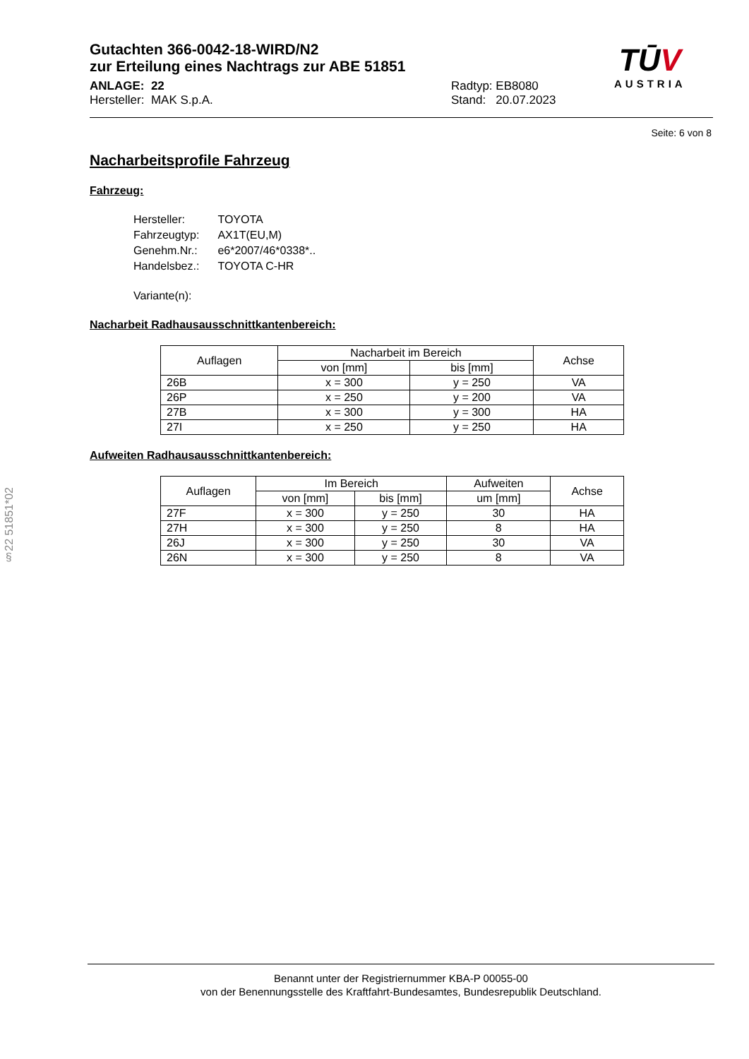Gutachten 366-0042-18-WIRD/N2
zur Erteilung eines Nachtrags zur ABE 51851
ANLAGE: 22
Hersteller: MAK S.p.A.
Radtyp: EB8080
Stand: 20.07.2023
TŪV
AUSTRIA
Seite: 6 von 8
§22 51851*02
Nacharbeitsprofile Fahrzeug
Fahrzeug:
| Hersteller: | TOYOTA |
| Fahrzeugtyp: | AX1T(EU,M) |
| Genehm.Nr.: | e6*2007/46*0338*.. |
| Handelsbez.: | TOYOTA C-HR |
| Variante(n): | |
Nacharbeit Radhausausschnittkantenbereich:
| Auflagen | Nacharbeit im Bereich | | Achse |
| --- | --- | --- | --- |
| | von [mm] | bis [mm] | |
| 26B | x = 300 | y = 250 | VA |
| 26P | x = 250 | y = 200 | VA |
| 27B | x = 300 | y = 300 | HA |
| 27I | x = 250 | y = 250 | HA |
Aufweiten Radhausausschnittkantenbereich:
| Auflagen | Im Bereich | | Aufweiten | Achse |
| --- | --- | --- | --- | --- |
| | von [mm] | bis [mm] | um [mm] | |
| 27F | x = 300 | y = 250 | 30 | HA |
| 27H | x = 300 | y = 250 | 8 | HA |
| 26J | x = 300 | y = 250 | 30 | VA |
| 26N | x = 300 | y = 250 | 8 | VA |
Benannt unter der Registriernummer KBA-P 00055-00
von der Benennungsstelle des Kraftfahrt-Bundesamtes, Bundesrepublik Deutschland.